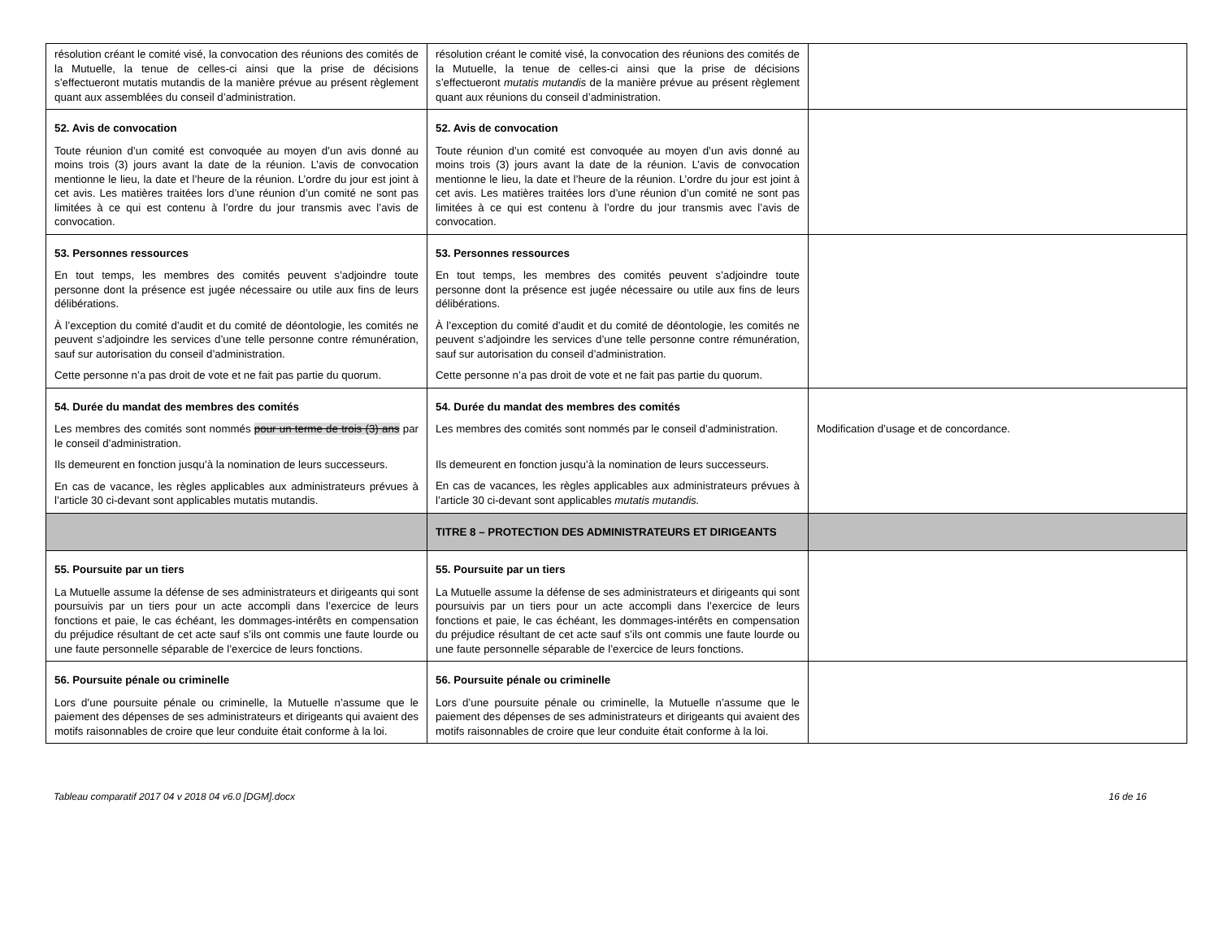| résolution créant le comité visé, la convocation des réunions des comités de la Mutuelle, la tenue de celles-ci ainsi que la prise de décisions s’effectueront mutatis mutandis de la manière prévue au présent règlement quant aux assemblées du conseil d’administration. | résolution créant le comité visé, la convocation des réunions des comités de la Mutuelle, la tenue de celles-ci ainsi que la prise de décisions s’effectueront mutatis mutandis de la manière prévue au présent règlement quant aux réunions du conseil d’administration. | |
| 52. Avis de convocation Toute réunion d’un comité est convoquée au moyen d’un avis donné au moins trois (3) jours avant la date de la réunion. L’avis de convocation mentionne le lieu, la date et l’heure de la réunion. L’ordre du jour est joint à cet avis. Les matières traitées lors d’une réunion d’un comité ne sont pas limitées à ce qui est contenu à l’ordre du jour transmis avec l’avis de convocation. | 52. Avis de convocation Toute réunion d’un comité est convoquée au moyen d’un avis donné au moins trois (3) jours avant la date de la réunion. L’avis de convocation mentionne le lieu, la date et l’heure de la réunion. L’ordre du jour est joint à cet avis. Les matières traitées lors d’une réunion d’un comité ne sont pas limitées à ce qui est contenu à l’ordre du jour transmis avec l’avis de convocation. | |
| 53. Personnes ressources En tout temps, les membres des comités peuvent s’adjoindre toute personne dont la présence est jugée nécessaire ou utile aux fins de leurs délibérations. À l’exception du comité d’audit et du comité de déontologie, les comités ne peuvent s’adjoindre les services d’une telle personne contre rémunération, sauf sur autorisation du conseil d’administration. Cette personne n’a pas droit de vote et ne fait pas partie du quorum. | 53. Personnes ressources En tout temps, les membres des comités peuvent s’adjoindre toute personne dont la présence est jugée nécessaire ou utile aux fins de leurs délibérations. À l’exception du comité d’audit et du comité de déontologie, les comités ne peuvent s’adjoindre les services d’une telle personne contre rémunération, sauf sur autorisation du conseil d’administration. Cette personne n’a pas droit de vote et ne fait pas partie du quorum. | |
| 54. Durée du mandat des membres des comités Les membres des comités sont nommés pour un terme de trois (3) ans par le conseil d’administration. Ils demeurent en fonction jusqu’à la nomination de leurs successeurs. En cas de vacance, les règles applicables aux administrateurs prévues à l’article 30 ci-devant sont applicables mutatis mutandis. | 54. Durée du mandat des membres des comités Les membres des comités sont nommés par le conseil d’administration. Ils demeurent en fonction jusqu’à la nomination de leurs successeurs. En cas de vacances, les règles applicables aux administrateurs prévues à l’article 30 ci-devant sont applicables mutatis mutandis. | Modification d’usage et de concordance. |
| | TITRE 8 – PROTECTION DES ADMINISTRATEURS ET DIRIGEANTS | |
| 55. Poursuite par un tiers La Mutuelle assume la défense de ses administrateurs et dirigeants qui sont poursuivis par un tiers pour un acte accompli dans l’exercice de leurs fonctions et paie, le cas échéant, les dommages-intérêts en compensation du préjudice résultant de cet acte sauf s’ils ont commis une faute lourde ou une faute personnelle séparable de l’exercice de leurs fonctions. | 55. Poursuite par un tiers La Mutuelle assume la défense de ses administrateurs et dirigeants qui sont poursuivis par un tiers pour un acte accompli dans l’exercice de leurs fonctions et paie, le cas échéant, les dommages-intérêts en compensation du préjudice résultant de cet acte sauf s’ils ont commis une faute lourde ou une faute personnelle séparable de l’exercice de leurs fonctions. | |
| 56. Poursuite pénale ou criminelle Lors d’une poursuite pénale ou criminelle, la Mutuelle n’assume que le paiement des dépenses de ses administrateurs et dirigeants qui avaient des motifs raisonnables de croire que leur conduite était conforme à la loi. | 56. Poursuite pénale ou criminelle Lors d’une poursuite pénale ou criminelle, la Mutuelle n’assume que le paiement des dépenses de ses administrateurs et dirigeants qui avaient des motifs raisonnables de croire que leur conduite était conforme à la loi. | |
Tableau comparatif 2017 04 v 2018 04 v6.0 [DGM].docx 16 de 16